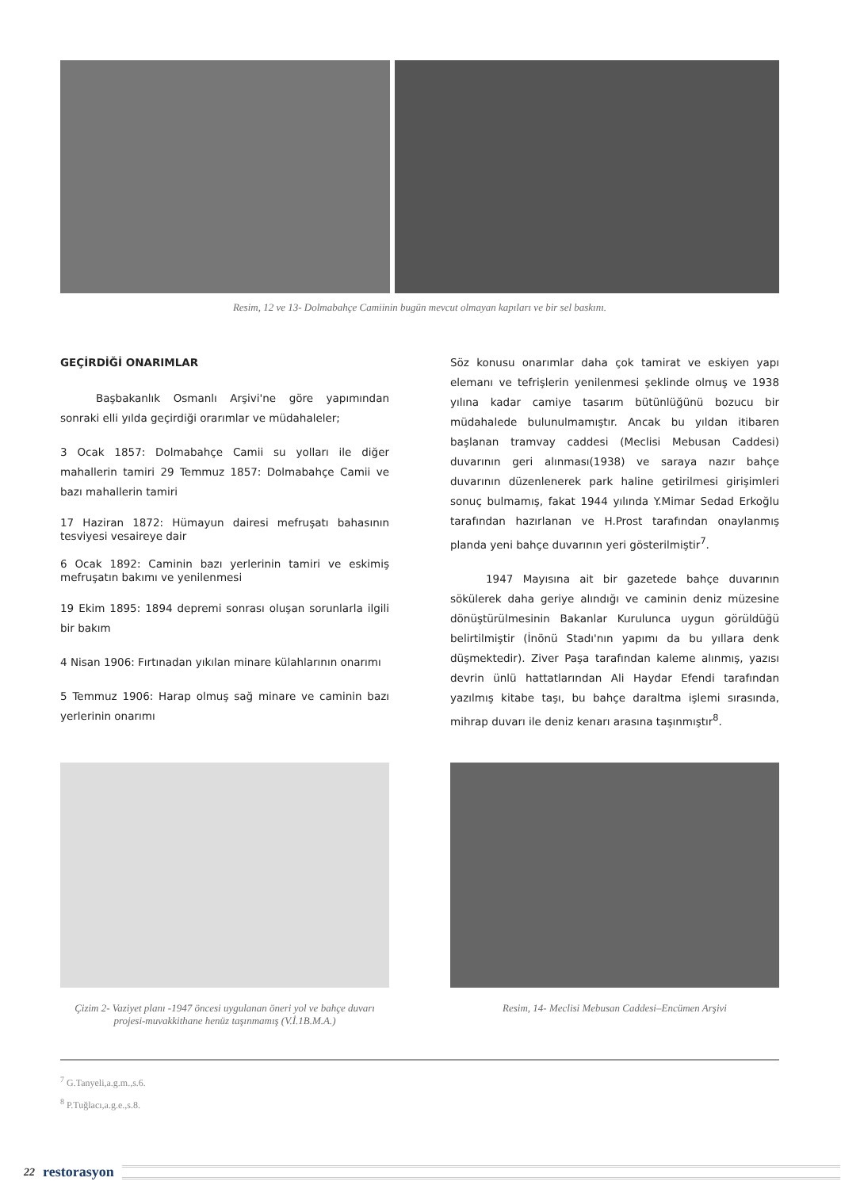Resim, 12 ve 13- Dolmabahçe Camiinin bugün mevcut olmayan kapıları ve bir sel baskını.
GEÇİRDİĞİ ONARIMLAR
Başbakanlık Osmanlı Arşivi'ne göre yapımından sonraki elli yılda geçirdiği orarımlar ve müdahaleler;
3 Ocak 1857: Dolmabahçe Camii su yolları ile diğer mahallerin tamiri 29 Temmuz 1857: Dolmabahçe Camii ve bazı mahallerin tamiri
17 Haziran 1872: Hümayun dairesi mefruşatı bahasının tesviyesi vesaireye dair
6 Ocak 1892: Caminin bazı yerlerinin tamiri ve eskimiş mefruşatın bakımı ve yenilenmesi
19 Ekim 1895: 1894 depremi sonrası oluşan sorunlarla ilgili bir bakım
4 Nisan 1906: Fırtınadan yıkılan minare külahlarının onarımı
5 Temmuz 1906: Harap olmuş sağ minare ve caminin bazı yerlerinin onarımı
Söz konusu onarımlar daha çok tamirat ve eskiyen yapı elemanı ve tefrişlerin yenilenmesi şeklinde olmuş ve 1938 yılına kadar camiye tasarım bütünlüğünü bozucu bir müdahalede bulunulmamıştır. Ancak bu yıldan itibaren başlanan tramvay caddesi (Meclisi Mebusan Caddesi) duvarının geri alınması(1938) ve saraya nazır bahçe duvarının düzenlenerek park haline getirilmesi girişimleri sonuç bulmamış, fakat 1944 yılında Y.Mimar Sedad Erkoğlu tarafından hazırlanan ve H.Prost tarafından onaylanmış planda yeni bahçe duvarının yeri gösterilmiştir<sup>7</sup>.
1947 Mayısına ait bir gazetede bahçe duvarının sökülerek daha geriye alındığı ve caminin deniz müzesine dönüştürülmesinin Bakanlar Kurulunca uygun görüldüğü belirtilmiştir (İnönü Stadı'nın yapımı da bu yıllara denk düşmektedir). Ziver Paşa tarafından kaleme alınmış, yazısı devrin ünlü hattatlarından Ali Haydar Efendi tarafından yazılmış kitabe taşı, bu bahçe daraltma işlemi sırasında, mihrap duvarı ile deniz kenarı arasına taşınmıştır<sup>8</sup>.
Çizim 2- Vaziyet planı -1947 öncesi uygulanan öneri yol ve bahçe duvarı projesi-muvakkithane henüz taşınmamış (V.İ.1B.M.A.)
Resim, 14- Meclisi Mebusan Caddesi–Encümen Arşivi
<sup>7</sup> G.Tanyeli,a.g.m.,s.6.
<sup>8</sup> P.Tuğlacı,a.g.e.,s.8.
22 restorasyon